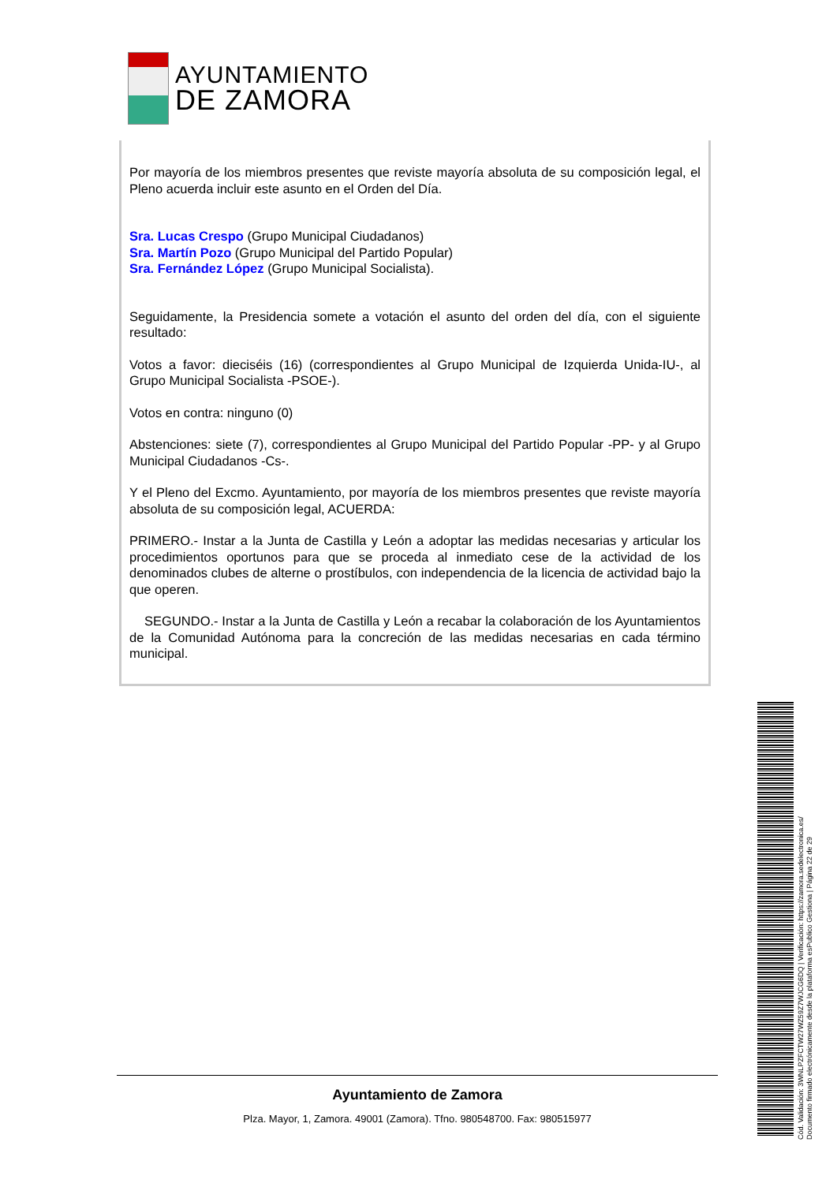AYUNTAMIENTO
DE ZAMORA
Por mayoría de los miembros presentes que reviste mayoría absoluta de su composición legal, el Pleno acuerda incluir este asunto en el Orden del Día.
Sra. Lucas Crespo (Grupo Municipal Ciudadanos)
Sra. Martín Pozo (Grupo Municipal del Partido Popular)
Sra. Fernández López (Grupo Municipal Socialista).
Seguidamente, la Presidencia somete a votación el asunto del orden del día, con el siguiente resultado:
Votos a favor: dieciséis (16) (correspondientes al Grupo Municipal de Izquierda Unida-IU-, al Grupo Municipal Socialista -PSOE-).
Votos en contra: ninguno (0)
Abstenciones: siete (7), correspondientes al Grupo Municipal del Partido Popular -PP- y al Grupo Municipal Ciudadanos -Cs-.
Y el Pleno del Excmo. Ayuntamiento, por mayoría de los miembros presentes que reviste mayoría absoluta de su composición legal, ACUERDA:
PRIMERO.- Instar a la Junta de Castilla y León a adoptar las medidas necesarias y articular los procedimientos oportunos para que se proceda al inmediato cese de la actividad de los denominados clubes de alterne o prostíbulos, con independencia de la licencia de actividad bajo la que operen.
SEGUNDO.- Instar a la Junta de Castilla y León a recabar la colaboración de los Ayuntamientos de la Comunidad Autónoma para la concreción de las medidas necesarias en cada término municipal.
Cód. Validación: 3WNLPZFCTW27WZ59Z7WJCG6DQ | Verificación: https://zamora.sedelectronica.es/
Documento firmado electrónicamente desde la plataforma esPublico Gestiona | Página 22 de 29
Ayuntamiento de Zamora
Plza. Mayor, 1, Zamora. 49001 (Zamora). Tfno. 980548700. Fax: 980515977